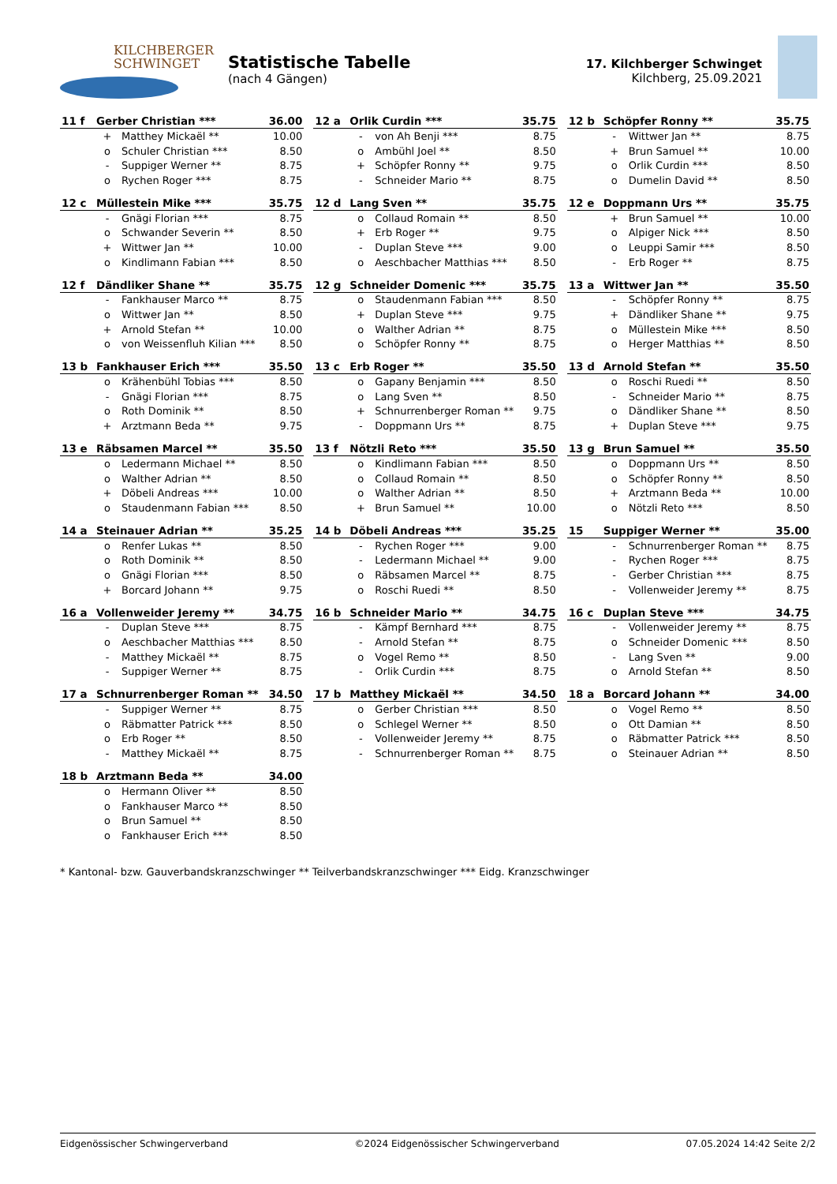KILCHBERGER
SCHWINGET
Statistische Tabelle
(nach 4 Gängen)
17. Kilchberger Schwinget
Kilchberg, 25.09.2021
| 11 f | Gerber Christian *** | | 36.00 |
| --- | --- | --- | --- |
| | + | Matthey Mickaël ** | 10.00 |
| | o | Schuler Christian *** | 8.50 |
| | - | Suppiger Werner ** | 8.75 |
| | o | Rychen Roger *** | 8.75 |
| 12 a | Orlik Curdin *** | | 35.75 |
| --- | --- | --- | --- |
| | - | von Ah Benji *** | 8.75 |
| | o | Ambühl Joel ** | 8.50 |
| | + | Schöpfer Ronny ** | 9.75 |
| | - | Schneider Mario ** | 8.75 |
| 12 b | Schöpfer Ronny ** | | 35.75 |
| --- | --- | --- | --- |
| | - | Wittwer Jan ** | 8.75 |
| | + | Brun Samuel ** | 10.00 |
| | o | Orlik Curdin *** | 8.50 |
| | o | Dumelin David ** | 8.50 |
| 12 c | Müllestein Mike *** | | 35.75 |
| --- | --- | --- | --- |
| | - | Gnägi Florian *** | 8.75 |
| | o | Schwander Severin ** | 8.50 |
| | + | Wittwer Jan ** | 10.00 |
| | o | Kindlimann Fabian *** | 8.50 |
| 12 d | Lang Sven ** | | 35.75 |
| --- | --- | --- | --- |
| | o | Collaud Romain ** | 8.50 |
| | + | Erb Roger ** | 9.75 |
| | - | Duplan Steve *** | 9.00 |
| | o | Aeschbacher Matthias *** | 8.50 |
| 12 e | Doppmann Urs ** | | 35.75 |
| --- | --- | --- | --- |
| | + | Brun Samuel ** | 10.00 |
| | o | Alpiger Nick *** | 8.50 |
| | o | Leuppi Samir *** | 8.50 |
| | - | Erb Roger ** | 8.75 |
| 12 f | Dändliker Shane ** | | 35.75 |
| --- | --- | --- | --- |
| | - | Fankhauser Marco ** | 8.75 |
| | o | Wittwer Jan ** | 8.50 |
| | + | Arnold Stefan ** | 10.00 |
| | o | von Weissenfluh Kilian *** | 8.50 |
| 12 g | Schneider Domenic *** | | 35.75 |
| --- | --- | --- | --- |
| | o | Staudenmann Fabian *** | 8.50 |
| | + | Duplan Steve *** | 9.75 |
| | o | Walther Adrian ** | 8.75 |
| | o | Schöpfer Ronny ** | 8.75 |
| 13 a | Wittwer Jan ** | | 35.50 |
| --- | --- | --- | --- |
| | - | Schöpfer Ronny ** | 8.75 |
| | + | Dändliker Shane ** | 9.75 |
| | o | Müllestein Mike *** | 8.50 |
| | o | Herger Matthias ** | 8.50 |
| 13 b | Fankhauser Erich *** | | 35.50 |
| --- | --- | --- | --- |
| | o | Krähenbühl Tobias *** | 8.50 |
| | - | Gnägi Florian *** | 8.75 |
| | o | Roth Dominik ** | 8.50 |
| | + | Arztmann Beda ** | 9.75 |
| 13 c | Erb Roger ** | | 35.50 |
| --- | --- | --- | --- |
| | o | Gapany Benjamin *** | 8.50 |
| | o | Lang Sven ** | 8.50 |
| | + | Schnurrenberger Roman ** | 9.75 |
| | - | Doppmann Urs ** | 8.75 |
| 13 d | Arnold Stefan ** | | 35.50 |
| --- | --- | --- | --- |
| | o | Roschi Ruedi ** | 8.50 |
| | - | Schneider Mario ** | 8.75 |
| | o | Dändliker Shane ** | 8.50 |
| | + | Duplan Steve *** | 9.75 |
| 13 e | Räbsamen Marcel ** | | 35.50 |
| --- | --- | --- | --- |
| | o | Ledermann Michael ** | 8.50 |
| | o | Walther Adrian ** | 8.50 |
| | + | Döbeli Andreas *** | 10.00 |
| | o | Staudenmann Fabian *** | 8.50 |
| 13 f | Nötzli Reto *** | | 35.50 |
| --- | --- | --- | --- |
| | o | Kindlimann Fabian *** | 8.50 |
| | o | Collaud Romain ** | 8.50 |
| | o | Walther Adrian ** | 8.50 |
| | + | Brun Samuel ** | 10.00 |
| 13 g | Brun Samuel ** | | 35.50 |
| --- | --- | --- | --- |
| | o | Doppmann Urs ** | 8.50 |
| | o | Schöpfer Ronny ** | 8.50 |
| | + | Arztmann Beda ** | 10.00 |
| | o | Nötzli Reto *** | 8.50 |
| 14 a | Steinauer Adrian ** | | 35.25 |
| --- | --- | --- | --- |
| | o | Renfer Lukas ** | 8.50 |
| | o | Roth Dominik ** | 8.50 |
| | o | Gnägi Florian *** | 8.50 |
| | + | Borcard Johann ** | 9.75 |
| 14 b | Döbeli Andreas *** | | 35.25 |
| --- | --- | --- | --- |
| | - | Rychen Roger *** | 9.00 |
| | - | Ledermann Michael ** | 9.00 |
| | o | Räbsamen Marcel ** | 8.75 |
| | o | Roschi Ruedi ** | 8.50 |
| 15 | Suppiger Werner ** | | 35.00 |
| --- | --- | --- | --- |
| | - | Schnurrenberger Roman ** | 8.75 |
| | - | Rychen Roger *** | 8.75 |
| | - | Gerber Christian *** | 8.75 |
| | - | Vollenweider Jeremy ** | 8.75 |
| 16 a | Vollenweider Jeremy ** | | 34.75 |
| --- | --- | --- | --- |
| | - | Duplan Steve *** | 8.75 |
| | o | Aeschbacher Matthias *** | 8.50 |
| | - | Matthey Mickaël ** | 8.75 |
| | - | Suppiger Werner ** | 8.75 |
| 16 b | Schneider Mario ** | | 34.75 |
| --- | --- | --- | --- |
| | - | Kämpf Bernhard *** | 8.75 |
| | - | Arnold Stefan ** | 8.75 |
| | o | Vogel Remo ** | 8.50 |
| | - | Orlik Curdin *** | 8.75 |
| 16 c | Duplan Steve *** | | 34.75 |
| --- | --- | --- | --- |
| | - | Vollenweider Jeremy ** | 8.75 |
| | o | Schneider Domenic *** | 8.50 |
| | - | Lang Sven ** | 9.00 |
| | o | Arnold Stefan ** | 8.50 |
| 17 a | Schnurrenberger Roman ** | | 34.50 |
| --- | --- | --- | --- |
| | - | Suppiger Werner ** | 8.75 |
| | o | Räbmatter Patrick *** | 8.50 |
| | o | Erb Roger ** | 8.50 |
| | - | Matthey Mickaël ** | 8.75 |
| 17 b | Matthey Mickaël ** | | 34.50 |
| --- | --- | --- | --- |
| | o | Gerber Christian *** | 8.50 |
| | o | Schlegel Werner ** | 8.50 |
| | - | Vollenweider Jeremy ** | 8.75 |
| | - | Schnurrenberger Roman ** | 8.75 |
| 18 a | Borcard Johann ** | | 34.00 |
| --- | --- | --- | --- |
| | o | Vogel Remo ** | 8.50 |
| | o | Ott Damian ** | 8.50 |
| | o | Räbmatter Patrick *** | 8.50 |
| | o | Steinauer Adrian ** | 8.50 |
| 18 b | Arztmann Beda ** | | 34.00 |
| --- | --- | --- | --- |
| | o | Hermann Oliver ** | 8.50 |
| | o | Fankhauser Marco ** | 8.50 |
| | o | Brun Samuel ** | 8.50 |
| | o | Fankhauser Erich *** | 8.50 |
* Kantonal- bzw. Gauverbandskranzschwinger ** Teilverbandskranzschwinger *** Eidg. Kranzschwinger
Eidgenössischer Schwingerverband ©2024 Eidgenössischer Schwingerverband 07.05.2024 14:42 Seite 2/2